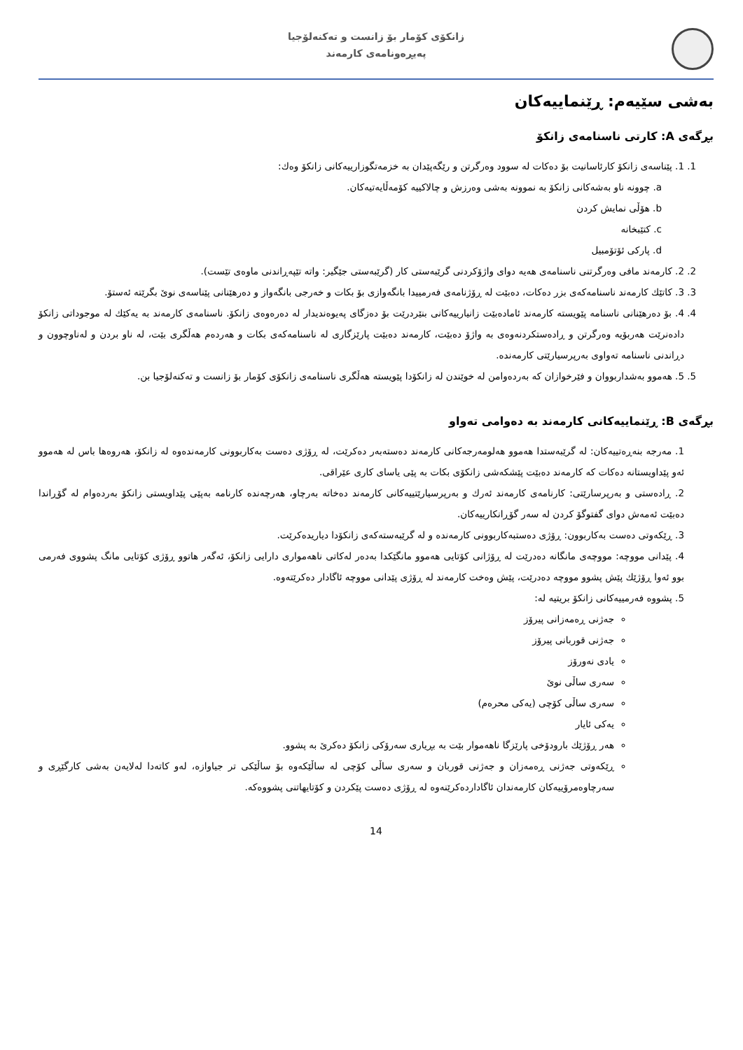زانكۆی كۆمار بۆ زانست و تەكنەلۆجیا
پەیڕەونامەی كارمەند
بەشی سێیەم: ڕێنماییەکان
بڕگەی A: کارتی ناسنامەی زانکۆ
1. 1. پێناسەی زانکۆ کارئاسانیت بۆ دەکات لە سوود وەرگرتن و رێگەپێدان بە خزمەتگوزارییەکانی زانکۆ وەك:
a. چوونە ناو بەشەکانی زانکۆ بە نموونە بەشی وەرزش و چالاکییە کۆمەڵایەتیەکان.
b. هۆڵی نمایش کردن
c. کتێبخانە
d. پارکی ئۆتۆمبیل
2. 2. کارمەند مافی وەرگرتنی ناسنامەی هەیە دوای واژۆکردنی گرێبەستی کار (گرێبەستی جێگیر: واتە تێپەڕاندنی ماوەی تێست).
3. 3. کاتێك کارمەند ناسنامەکەی بزر دەکات، دەبێت لە ڕۆژنامەی فەرمییدا بانگەوازی بۆ بکات و خەرجی بانگەواز و دەرهێنانی پێناسەی نوێ بگرێتە ئەستۆ.
4. 4. بۆ دەرهێنانی ناسنامە پێویستە کارمەند ئامادەبێت زانیارییەکانی بنێردرێت بۆ دەزگای پەیوەندیدار لە دەرەوەی زانکۆ. ناسنامەی کارمەند بە یەکێك لە موجوداتی زانکۆ دادەنرێت هەربۆیە وەرگرتن و ڕادەستکردنەوەی بە واژۆ دەبێت، کارمەند دەبێت پارێزگاری لە ناسنامەکەی بکات و هەردەم هەڵگری بێت، لە ناو بردن و لەناوچوون و دڕاندنی ناسنامە تەواوی بەرپرسیارێتی کارمەندە.
5. 5. هەموو بەشداربووان و فێرخوازان کە بەردەوامن لە خوێندن لە زانکۆدا پێویستە هەڵگری ناسنامەی زانکۆی کۆمار بۆ زانست و تەکنەلۆجیا بن.
بڕگەی B: ڕێنماییەکانی کارمەند بە دەوامی تەواو
1. مەرجە بنەڕەتییەکان: لە گرێبەستدا هەموو هەلومەرجەکانی کارمەند دەستەبەر دەکرێت، لە ڕۆژی دەست بەکاربوونی کارمەندەوە لە زانکۆ، هەروەها باس لە هەموو ئەو پێداویستانە دەکات کە کارمەند دەبێت پێشکەشی زانکۆی بکات بە پێی یاسای کاری عێراقی.
2. ڕادەستی و بەرپرسارێتی: کارنامەی کارمەند ئەرك و بەرپرسیارێتییەکانی کارمەند دەخاتە بەرچاو، هەرچەندە کارنامە بەپێی پێداویستی زانکۆ بەردەوام لە گۆڕاندا دەبێت ئەمەش دوای گفتوگۆ کردن لە سەر گۆڕانکارییەکان.
3. ڕێکەوتی دەست بەکاربوون: ڕۆژی دەستبەکاربوونی کارمەندە و لە گرێبەستەکەی زانکۆدا دیاریدەکرێت.
4. پێدانی مووچە: مووچەی مانگانە دەدرێت لە ڕۆژانی کۆتایی هەموو مانگێکدا بەدەر لەکاتی ناهەمواری دارایی زانکۆ، ئەگەر هاتوو ڕۆژی کۆتایی مانگ پشووی فەرمی بوو ئەوا ڕۆژێك پێش پشوو مووچە دەدرێت، پێش وەخت کارمەند لە ڕۆژی پێدانی مووچە ئاگادار دەکرێتەوە.
5. پشووە فەرمییەکانی زانکۆ بریتیە لە:
جەژنی ڕەمەزانی پیرۆز
جەژنی قوربانی پیرۆز
یادی نەورۆز
سەری ساڵی نوێ
سەری ساڵی کۆچی (یەکی محرەم)
یەکی ئایار
هەر ڕۆژێك بارودۆخی پارێزگا ناهەموار بێت بە بڕیاری سەرۆکی زانکۆ دەکرێ بە پشوو.
ڕێکەوتی جەژنی ڕەمەزان و جەژنی قوربان و سەری ساڵی کۆچی لە ساڵێکەوە بۆ ساڵێکی تر جیاوازە، لەو کاتەدا لەلایەن بەشی کارگێڕی و سەرچاوەمرۆییەکان کارمەندان ئاگاداردەکرێنەوە لە ڕۆژی دەست پێکردن و کۆتایهاتنی پشووەکە.
14